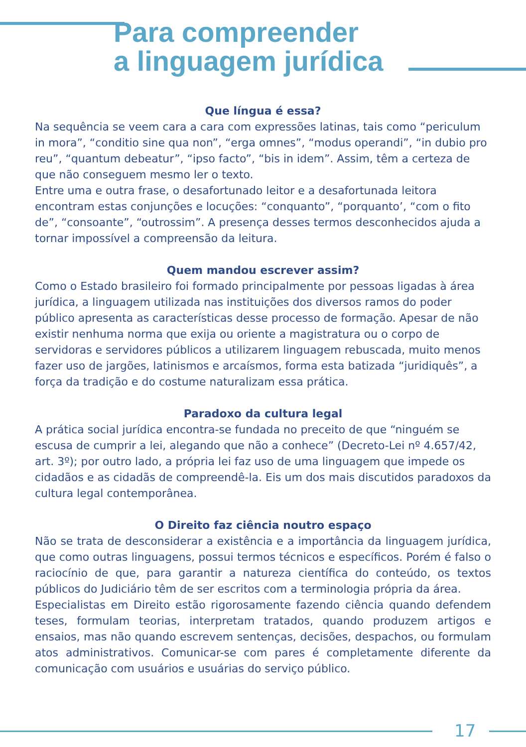Para compreender
a linguagem jurídica
Que língua é essa?
Na sequência se veem cara a cara com expressões latinas, tais como “periculum in mora”, “conditio sine qua non”, “erga omnes”, “modus operandi”, “in dubio pro reu”, “quantum debeatur”, “ipso facto”, “bis in idem”. Assim, têm a certeza de que não conseguem mesmo ler o texto.
Entre uma e outra frase, o desafortunado leitor e a desafortunada leitora encontram estas conjunções e locuções: “conquanto”, “porquanto’, “com o fito de”, “consoante”, “outrossim”. A presença desses termos desconhecidos ajuda a tornar impossível a compreensão da leitura.
Quem mandou escrever assim?
Como o Estado brasileiro foi formado principalmente por pessoas ligadas à área jurídica, a linguagem utilizada nas instituições dos diversos ramos do poder público apresenta as características desse processo de formação. Apesar de não existir nenhuma norma que exija ou oriente a magistratura ou o corpo de servidoras e servidores públicos a utilizarem linguagem rebuscada, muito menos fazer uso de jargões, latinismos e arcaísmos, forma esta batizada “juridiquês”, a força da tradição e do costume naturalizam essa prática.
Paradoxo da cultura legal
A prática social jurídica encontra-se fundada no preceito de que “ninguém se escusa de cumprir a lei, alegando que não a conhece” (Decreto-Lei nº 4.657/42, art. 3º); por outro lado, a própria lei faz uso de uma linguagem que impede os cidadãos e as cidadãs de compreendê-la. Eis um dos mais discutidos paradoxos da cultura legal contemporânea.
O Direito faz ciência noutro espaço
Não se trata de desconsiderar a existência e a importância da linguagem jurídica, que como outras linguagens, possui termos técnicos e específicos. Porém é falso o raciocínio de que, para garantir a natureza científica do conteúdo, os textos públicos do Judiciário têm de ser escritos com a terminologia própria da área.
Especialistas em Direito estão rigorosamente fazendo ciência quando defendem teses, formulam teorias, interpretam tratados, quando produzem artigos e ensaios, mas não quando escrevem sentenças, decisões, despachos, ou formulam atos administrativos. Comunicar-se com pares é completamente diferente da comunicação com usuários e usuárias do serviço público.
17